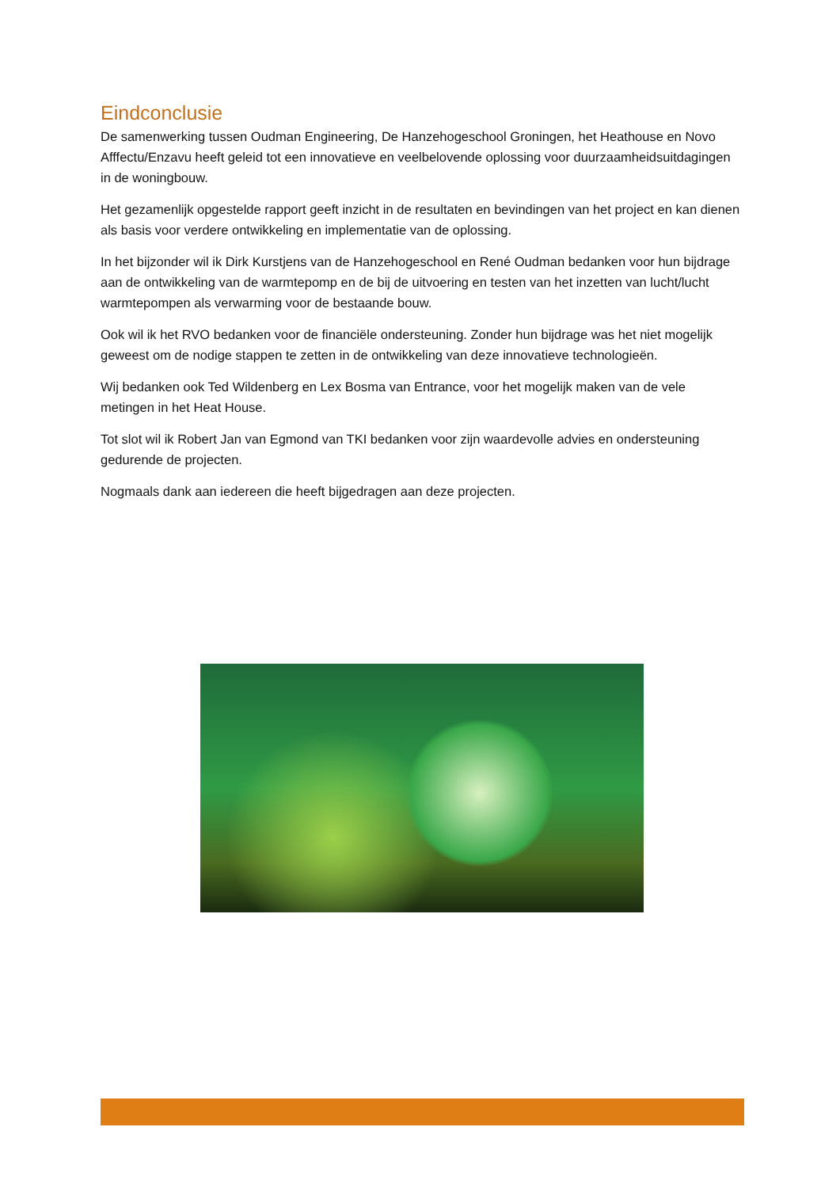Eindconclusie
De samenwerking tussen Oudman Engineering, De Hanzehogeschool Groningen, het Heathouse en Novo Afffectu/Enzavu heeft geleid tot een innovatieve en veelbelovende oplossing voor duurzaamheidsuitdagingen in de woningbouw.
Het gezamenlijk opgestelde rapport geeft inzicht in de resultaten en bevindingen van het project en kan dienen als basis voor verdere ontwikkeling en implementatie van de oplossing.
In het bijzonder wil ik Dirk Kurstjens van de Hanzehogeschool en René Oudman bedanken voor hun bijdrage aan de ontwikkeling van de warmtepomp en de bij de uitvoering en testen van het inzetten van lucht/lucht warmtepompen als verwarming voor de bestaande bouw.
Ook wil ik het RVO bedanken voor de financiële ondersteuning. Zonder hun bijdrage was het niet mogelijk geweest om de nodige stappen te zetten in de ontwikkeling van deze innovatieve technologieën.
Wij bedanken ook Ted Wildenberg en Lex Bosma van Entrance, voor het mogelijk maken van de vele metingen in het Heat House.
Tot slot wil ik Robert Jan van Egmond van TKI bedanken voor zijn waardevolle advies en ondersteuning gedurende de projecten.
Nogmaals dank aan iedereen die heeft bijgedragen aan deze projecten.